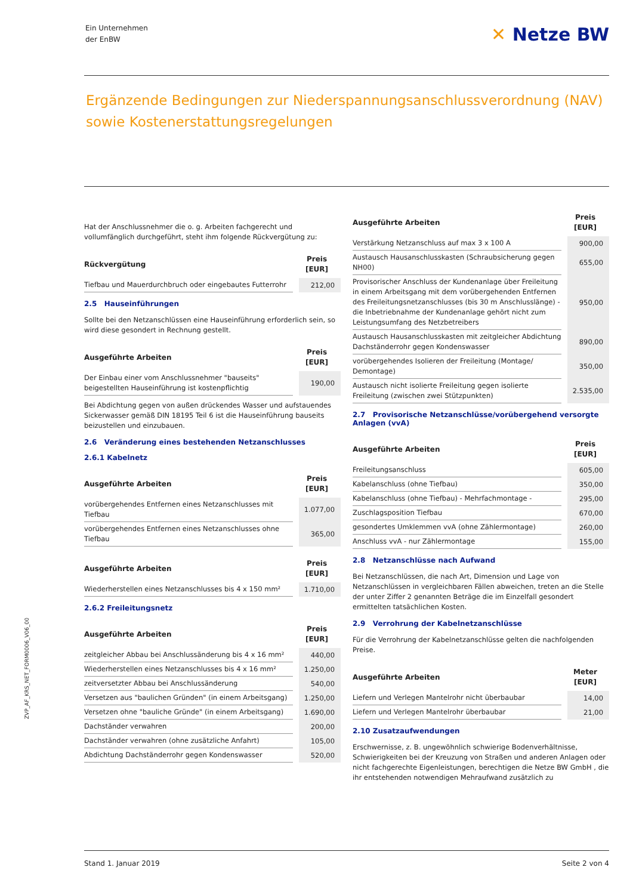Ein Unternehmen
der EnBW
✕ Netze BW
Ergänzende Bedingungen zur Niederspannungsanschlussverordnung (NAV) sowie Kostenerstattungsregelungen
ZVP_AF_KRS_NET_FORM0006_V06_00
Hat der Anschlussnehmer die o. g. Arbeiten fachgerecht und vollumfänglich durchgeführt, steht ihm folgende Rückvergütung zu:
| Rückvergütung | Preis [EUR] |
| --- | --- |
| Tiefbau und Mauerdurchbruch oder eingebautes Futterrohr | 212,00 |
2.5 Hauseinführungen
Sollte bei den Netzanschlüssen eine Hauseinführung erforderlich sein, so wird diese gesondert in Rechnung gestellt.
| Ausgeführte Arbeiten | Preis [EUR] |
| --- | --- |
| Der Einbau einer vom Anschlussnehmer "bauseits" beigestellten Hauseinführung ist kostenpflichtig | 190,00 |
Bei Abdichtung gegen von außen drückendes Wasser und aufstauendes Sickerwasser gemäß DIN 18195 Teil 6 ist die Hauseinführung bauseits beizustellen und einzubauen.
2.6 Veränderung eines bestehenden Netzanschlusses
2.6.1 Kabelnetz
| Ausgeführte Arbeiten | Preis [EUR] |
| --- | --- |
| vorübergehendes Entfernen eines Netzanschlusses mit Tiefbau | 1.077,00 |
| vorübergehendes Entfernen eines Netzanschlusses ohne Tiefbau | 365,00 |
| Ausgeführte Arbeiten | Preis [EUR] |
| --- | --- |
| Wiederherstellen eines Netzanschlusses bis 4 x 150 mm² | 1.710,00 |
2.6.2 Freileitungsnetz
| Ausgeführte Arbeiten | Preis [EUR] |
| --- | --- |
| zeitgleicher Abbau bei Anschlussänderung bis 4 x 16 mm² | 440,00 |
| Wiederherstellen eines Netzanschlusses bis 4 x 16 mm² | 1.250,00 |
| zeitversetzter Abbau bei Anschlussänderung | 540,00 |
| Versetzen aus "baulichen Gründen" (in einem Arbeitsgang) | 1.250,00 |
| Versetzen ohne "bauliche Gründe" (in einem Arbeitsgang) | 1.690,00 |
| Dachständer verwahren | 200,00 |
| Dachständer verwahren (ohne zusätzliche Anfahrt) | 105,00 |
| Abdichtung Dachständerrohr gegen Kondenswasser | 520,00 |
| Ausgeführte Arbeiten | Preis [EUR] |
| --- | --- |
| Verstärkung Netzanschluss auf max 3 x 100 A | 900,00 |
| Austausch Hausanschlusskasten (Schraubsicherung gegen NH00) | 655,00 |
| Provisorischer Anschluss der Kundenanlage über Freileitung in einem Arbeitsgang mit dem vorübergehenden Entfernen des Freileitungsnetzanschlusses (bis 30 m Anschlusslänge) - die Inbetriebnahme der Kundenanlage gehört nicht zum Leistungsumfang des Netzbetreibers | 950,00 |
| Austausch Hausanschlusskasten mit zeitgleicher Abdichtung Dachständerrohr gegen Kondenswasser | 890,00 |
| vorübergehendes Isolieren der Freileitung (Montage/ Demontage) | 350,00 |
| Austausch nicht isolierte Freileitung gegen isolierte Freileitung (zwischen zwei Stützpunkten) | 2.535,00 |
2.7 Provisorische Netzanschlüsse/vorübergehend versorgte Anlagen (vvA)
| Ausgeführte Arbeiten | Preis [EUR] |
| --- | --- |
| Freileitungsanschluss | 605,00 |
| Kabelanschluss (ohne Tiefbau) | 350,00 |
| Kabelanschluss (ohne Tiefbau) - Mehrfachmontage - | 295,00 |
| Zuschlagsposition Tiefbau | 670,00 |
| gesondertes Umklemmen vvA (ohne Zählermontage) | 260,00 |
| Anschluss vvA - nur Zählermontage | 155,00 |
2.8 Netzanschlüsse nach Aufwand
Bei Netzanschlüssen, die nach Art, Dimension und Lage von Netzanschlüssen in vergleichbaren Fällen abweichen, treten an die Stelle der unter Ziffer 2 genannten Beträge die im Einzelfall gesondert ermittelten tatsächlichen Kosten.
2.9 Verrohrung der Kabelnetzanschlüsse
Für die Verrohrung der Kabelnetzanschlüsse gelten die nachfolgenden Preise.
| Ausgeführte Arbeiten | Meter [EUR] |
| --- | --- |
| Liefern und Verlegen Mantelrohr nicht überbaubar | 14,00 |
| Liefern und Verlegen Mantelrohr überbaubar | 21,00 |
2.10 Zusatzaufwendungen
Erschwernisse, z. B. ungewöhnlich schwierige Bodenverhältnisse, Schwierigkeiten bei der Kreuzung von Straßen und anderen Anlagen oder nicht fachgerechte Eigenleistungen, berechtigen die Netze BW GmbH , die ihr entstehenden notwendigen Mehraufwand zusätzlich zu
Stand 1. Januar 2019 Seite 2 von 4